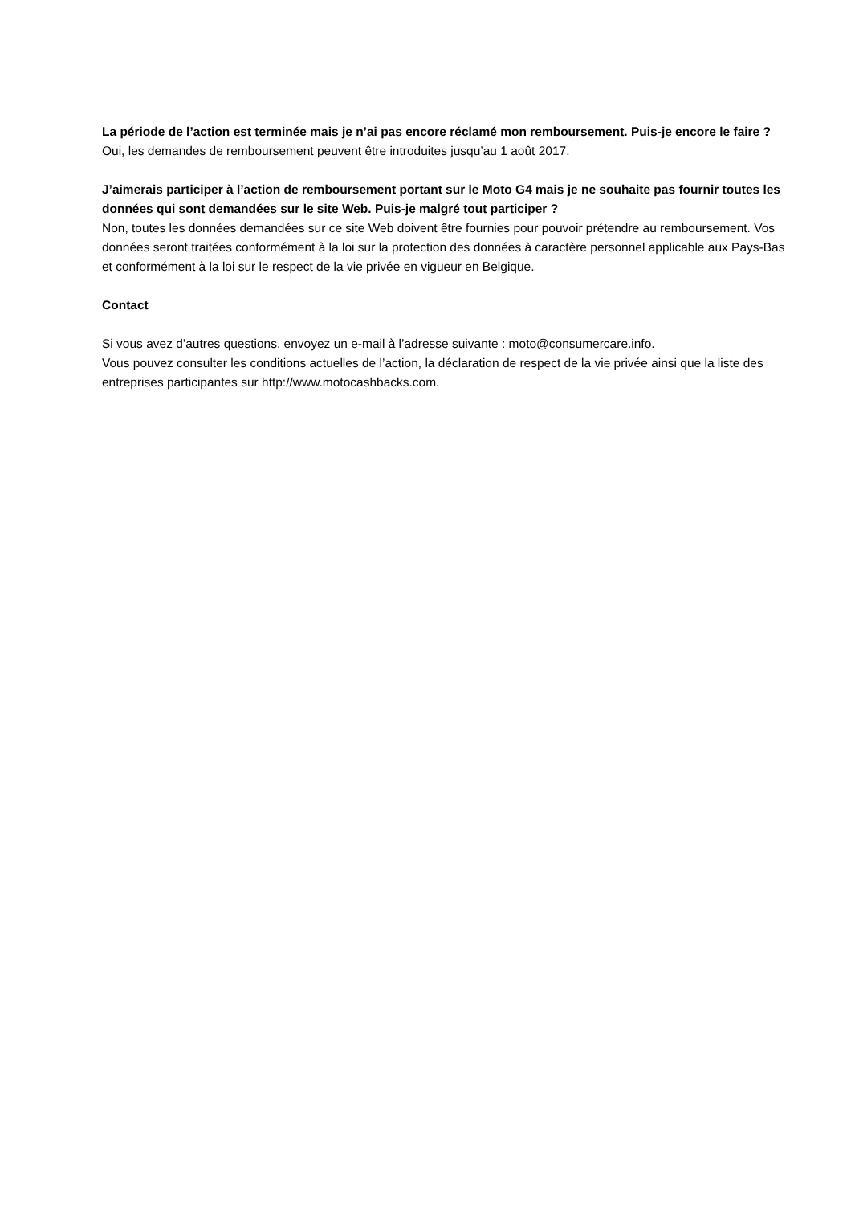La période de l’action est terminée mais je n’ai pas encore réclamé mon remboursement. Puis-je encore le faire ?
Oui, les demandes de remboursement peuvent être introduites jusqu’au 1 août 2017.
J’aimerais participer à l’action de remboursement portant sur le Moto G4 mais je ne souhaite pas fournir toutes les données qui sont demandées sur le site Web. Puis-je malgré tout participer ?
Non, toutes les données demandées sur ce site Web doivent être fournies pour pouvoir prétendre au remboursement. Vos données seront traitées conformément à la loi sur la protection des données à caractère personnel applicable aux Pays-Bas et conformément à la loi sur le respect de la vie privée en vigueur en Belgique.
Contact
Si vous avez d’autres questions, envoyez un e-mail à l’adresse suivante : moto@consumercare.info.
Vous pouvez consulter les conditions actuelles de l’action, la déclaration de respect de la vie privée ainsi que la liste des entreprises participantes sur http://www.motocashbacks.com.